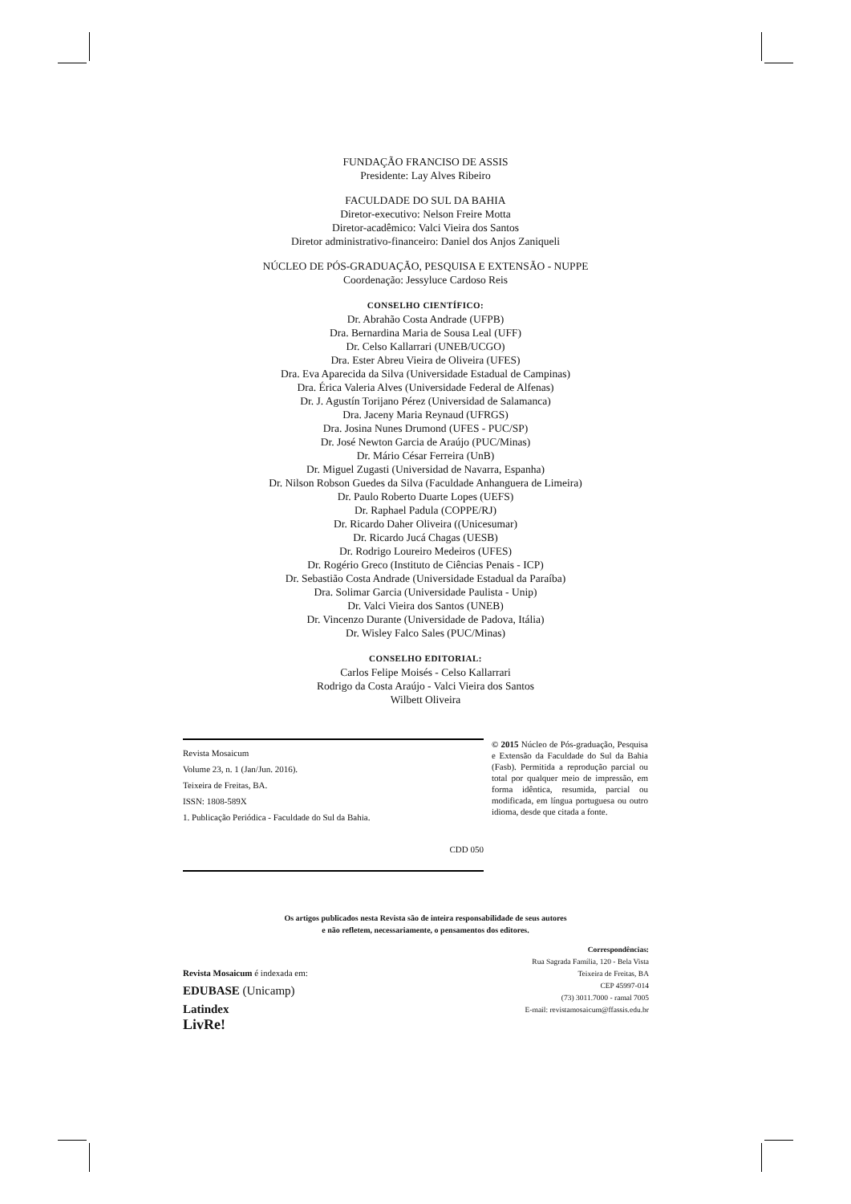FUNDAÇÃO FRANCISO DE ASSIS
Presidente: Lay Alves Ribeiro
FACULDADE DO SUL DA BAHIA
Diretor-executivo: Nelson Freire Motta
Diretor-acadêmico: Valci Vieira dos Santos
Diretor administrativo-financeiro: Daniel dos Anjos Zaniqueli
NÚCLEO DE PÓS-GRADUAÇÃO, PESQUISA E EXTENSÃO - NUPPE
Coordenação: Jessyluce Cardoso Reis
CONSELHO CIENTÍFICO:
Dr. Abrahão Costa Andrade (UFPB)
Dra. Bernardina Maria de Sousa Leal (UFF)
Dr. Celso Kallarrari (UNEB/UCGO)
Dra. Ester Abreu Vieira de Oliveira (UFES)
Dra. Eva Aparecida da Silva (Universidade Estadual de Campinas)
Dra. Érica Valeria Alves (Universidade Federal de Alfenas)
Dr. J. Agustín Torijano Pérez (Universidad de Salamanca)
Dra. Jaceny Maria Reynaud (UFRGS)
Dra. Josina Nunes Drumond (UFES - PUC/SP)
Dr. José Newton Garcia de Araújo (PUC/Minas)
Dr. Mário César Ferreira (UnB)
Dr. Miguel Zugasti (Universidad de Navarra, Espanha)
Dr. Nilson Robson Guedes da Silva (Faculdade Anhanguera de Limeira)
Dr. Paulo Roberto Duarte Lopes (UEFS)
Dr. Raphael Padula (COPPE/RJ)
Dr. Ricardo Daher Oliveira ((Unicesumar)
Dr. Ricardo Jucá Chagas (UESB)
Dr. Rodrigo Loureiro Medeiros (UFES)
Dr. Rogério Greco (Instituto de Ciências Penais - ICP)
Dr. Sebastião Costa Andrade (Universidade Estadual da Paraíba)
Dra. Solimar Garcia (Universidade Paulista - Unip)
Dr. Valci Vieira dos Santos (UNEB)
Dr. Vincenzo Durante (Universidade de Padova, Itália)
Dr. Wisley Falco Sales (PUC/Minas)
CONSELHO EDITORIAL:
Carlos Felipe Moisés - Celso Kallarrari
Rodrigo da Costa Araújo - Valci Vieira dos Santos
Wilbett Oliveira
Revista Mosaicum
Volume 23, n. 1 (Jan/Jun. 2016).
Teixeira de Freitas, BA.
ISSN: 1808-589X
1. Publicação Periódica - Faculdade do Sul da Bahia.
CDD 050
© 2015 Núcleo de Pós-graduação, Pesquisa e Extensão da Faculdade do Sul da Bahia (Fasb). Permitida a reprodução parcial ou total por qualquer meio de impressão, em forma idêntica, resumida, parcial ou modificada, em língua portuguesa ou outro idioma, desde que citada a fonte.
Os artigos publicados nesta Revista são de inteira responsabilidade de seus autores
e não refletem, necessariamente, o pensamentos dos editores.
Revista Mosaicum é indexada em:
EDUBASE (Unicamp)
Latindex
LivRe!
Correspondências:
Rua Sagrada Família, 120 - Bela Vista
Teixeira de Freitas, BA
CEP 45997-014
(73) 3011.7000 - ramal 7005
E-mail: revistamosaicum@ffassis.edu.br